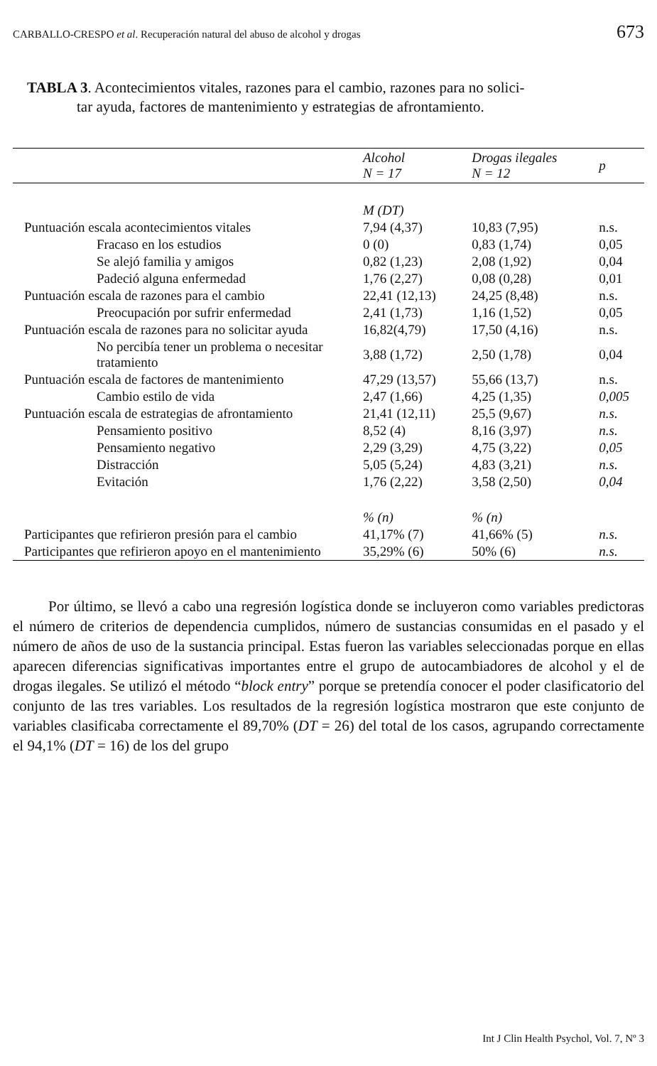CARBALLO-CRESPO et al. Recuperación natural del abuso de alcohol y drogas 673
TABLA 3. Acontecimientos vitales, razones para el cambio, razones para no solici-
tar ayuda, factores de mantenimiento y estrategias de afrontamiento.
| | Alcohol N = 17 | Drogas ilegales N = 12 | p |
| --- | --- | --- | --- |
| | M (DT) | | |
| Puntuación escala acontecimientos vitales | 7,94 (4,37) | 10,83 (7,95) | n.s. |
| Fracaso en los estudios | 0 (0) | 0,83 (1,74) | 0,05 |
| Se alejó familia y amigos | 0,82 (1,23) | 2,08 (1,92) | 0,04 |
| Padeció alguna enfermedad | 1,76 (2,27) | 0,08 (0,28) | 0,01 |
| Puntuación escala de razones para el cambio | 22,41 (12,13) | 24,25 (8,48) | n.s. |
| Preocupación por sufrir enfermedad | 2,41 (1,73) | 1,16 (1,52) | 0,05 |
| Puntuación escala de razones para no solicitar ayuda | 16,82(4,79) | 17,50 (4,16) | n.s. |
| No percibía tener un problema o necesitar tratamiento | 3,88 (1,72) | 2,50 (1,78) | 0,04 |
| Puntuación escala de factores de mantenimiento | 47,29 (13,57) | 55,66 (13,7) | n.s. |
| Cambio estilo de vida | 2,47 (1,66) | 4,25 (1,35) | 0,005 |
| Puntuación escala de estrategias de afrontamiento | 21,41 (12,11) | 25,5 (9,67) | n.s. |
| Pensamiento positivo | 8,52 (4) | 8,16 (3,97) | n.s. |
| Pensamiento negativo | 2,29 (3,29) | 4,75 (3,22) | 0,05 |
| Distracción | 5,05 (5,24) | 4,83 (3,21) | n.s. |
| Evitación | 1,76 (2,22) | 3,58 (2,50) | 0,04 |
| | % (n) | % (n) | |
| Participantes que refirieron presión para el cambio | 41,17% (7) | 41,66% (5) | n.s. |
| Participantes que refirieron apoyo en el mantenimiento | 35,29% (6) | 50% (6) | n.s. |
Por último, se llevó a cabo una regresión logística donde se incluyeron como variables predictoras el número de criterios de dependencia cumplidos, número de sustancias consumidas en el pasado y el número de años de uso de la sustancia principal. Estas fueron las variables seleccionadas porque en ellas aparecen diferencias significativas importantes entre el grupo de autocambiadores de alcohol y el de drogas ilegales. Se utilizó el método “block entry” porque se pretendía conocer el poder clasificatorio del conjunto de las tres variables. Los resultados de la regresión logística mostraron que este conjunto de variables clasificaba correctamente el 89,70% (DT = 26) del total de los casos, agrupando correctamente el 94,1% (DT = 16) de los del grupo
Int J Clin Health Psychol, Vol. 7, Nº 3